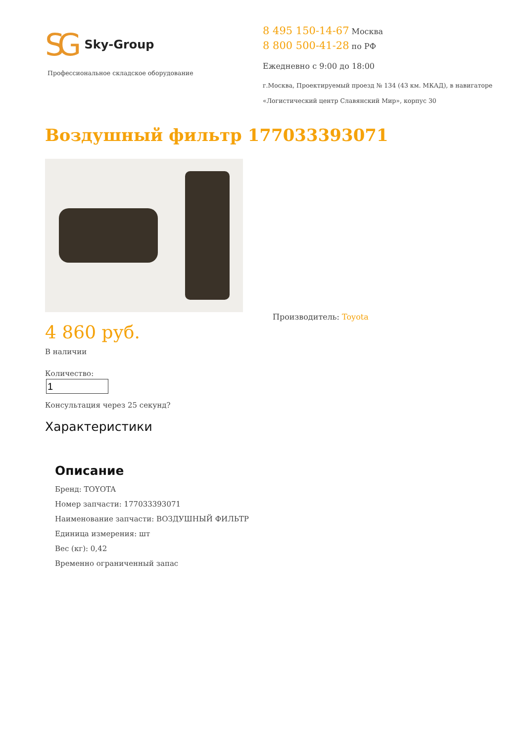SG Sky-Group
Профессиональное складское оборудование
8 495 150-14-67 Москва
8 800 500-41-28 по РФ
Ежедневно с 9:00 до 18:00
г.Москва, Проектируемый проезд № 134 (43 км. МКАД), в навигаторе
«Логистический центр Славянский Мир», корпус 30
Воздушный фильтр 177033393071
4 860 руб.
В наличии
Количество:
Консультация через 25 секунд?
Производитель: Toyota
Характеристики
Описание
Бренд: TOYOTA
Номер запчасти: 177033393071
Наименование запчасти: ВОЗДУШНЫЙ ФИЛЬТР
Единица измерения: шт
Вес (кг): 0,42
Временно ограниченный запас